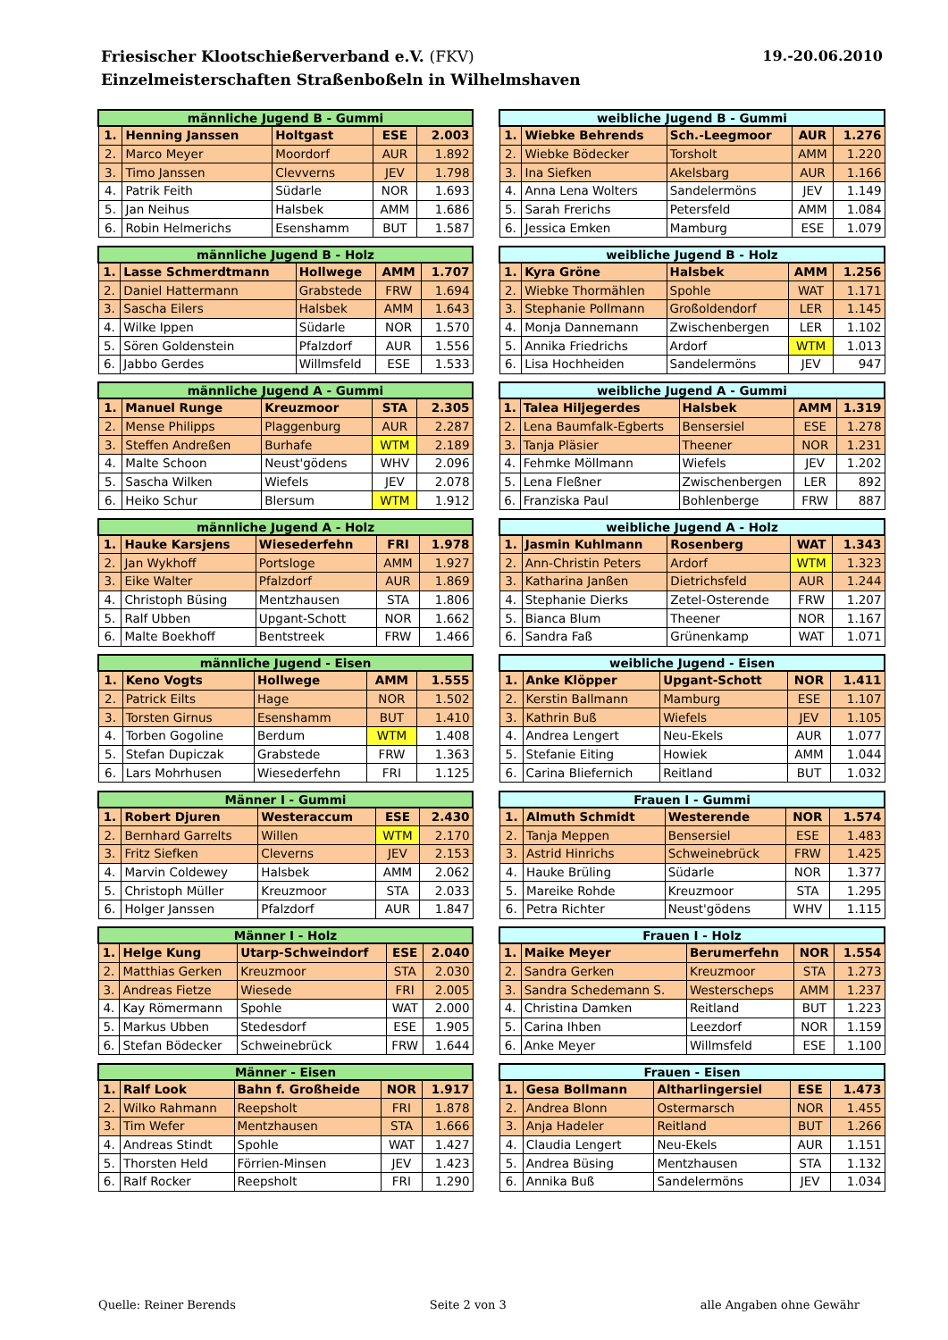19.-20.06.2010 Friesischer Klootschießerverband e.V. (FKV)
Einzelmeisterschaften Straßenboßeln in Wilhelmshaven
| männliche Jugend B - Gummi | | | | |
| --- | --- | --- | --- | --- |
| 1. | Henning Janssen | Holtgast | ESE | 2.003 |
| 2. | Marco Meyer | Moordorf | AUR | 1.892 |
| 3. | Timo Janssen | Clevverns | JEV | 1.798 |
| 4. | Patrik Feith | Südarle | NOR | 1.693 |
| 5. | Jan Neihus | Halsbek | AMM | 1.686 |
| 6. | Robin Helmerichs | Esenshamm | BUT | 1.587 |
| weibliche Jugend B - Gummi | | | | |
| --- | --- | --- | --- | --- |
| 1. | Wiebke Behrends | Sch.-Leegmoor | AUR | 1.276 |
| 2. | Wiebke Bödecker | Torsholt | AMM | 1.220 |
| 3. | Ina Siefken | Akelsbarg | AUR | 1.166 |
| 4. | Anna Lena Wolters | Sandelermöns | JEV | 1.149 |
| 5. | Sarah Frerichs | Petersfeld | AMM | 1.084 |
| 6. | Jessica Emken | Mamburg | ESE | 1.079 |
| männliche Jugend B - Holz | | | | |
| --- | --- | --- | --- | --- |
| 1. | Lasse Schmerdtmann | Hollwege | AMM | 1.707 |
| 2. | Daniel Hattermann | Grabstede | FRW | 1.694 |
| 3. | Sascha Eilers | Halsbek | AMM | 1.643 |
| 4. | Wilke Ippen | Südarle | NOR | 1.570 |
| 5. | Sören Goldenstein | Pfalzdorf | AUR | 1.556 |
| 6. | Jabbo Gerdes | Willmsfeld | ESE | 1.533 |
| weibliche Jugend B - Holz | | | | |
| --- | --- | --- | --- | --- |
| 1. | Kyra Gröne | Halsbek | AMM | 1.256 |
| 2. | Wiebke Thormählen | Spohle | WAT | 1.171 |
| 3. | Stephanie Pollmann | Großoldendorf | LER | 1.145 |
| 4. | Monja Dannemann | Zwischenbergen | LER | 1.102 |
| 5. | Annika Friedrichs | Ardorf | WTM | 1.013 |
| 6. | Lisa Hochheiden | Sandelermöns | JEV | 947 |
| männliche Jugend A - Gummi | | | | |
| --- | --- | --- | --- | --- |
| 1. | Manuel Runge | Kreuzmoor | STA | 2.305 |
| 2. | Mense Philipps | Plaggenburg | AUR | 2.287 |
| 3. | Steffen Andreßen | Burhafe | WTM | 2.189 |
| 4. | Malte Schoon | Neust'gödens | WHV | 2.096 |
| 5. | Sascha Wilken | Wiefels | JEV | 2.078 |
| 6. | Heiko Schur | Blersum | WTM | 1.912 |
| weibliche Jugend A - Gummi | | | | |
| --- | --- | --- | --- | --- |
| 1. | Talea Hiljegerdes | Halsbek | AMM | 1.319 |
| 2. | Lena Baumfalk-Egberts | Bensersiel | ESE | 1.278 |
| 3. | Tanja Pläsier | Theener | NOR | 1.231 |
| 4. | Fehmke Möllmann | Wiefels | JEV | 1.202 |
| 5. | Lena Fleßner | Zwischenbergen | LER | 892 |
| 6. | Franziska Paul | Bohlenberge | FRW | 887 |
| männliche Jugend A - Holz | | | | |
| --- | --- | --- | --- | --- |
| 1. | Hauke Karsjens | Wiesederfehn | FRI | 1.978 |
| 2. | Jan Wykhoff | Portsloge | AMM | 1.927 |
| 3. | Eike Walter | Pfalzdorf | AUR | 1.869 |
| 4. | Christoph Büsing | Mentzhausen | STA | 1.806 |
| 5. | Ralf Ubben | Upgant-Schott | NOR | 1.662 |
| 6. | Malte Boekhoff | Bentstreek | FRW | 1.466 |
| weibliche Jugend A - Holz | | | | |
| --- | --- | --- | --- | --- |
| 1. | Jasmin Kuhlmann | Rosenberg | WAT | 1.343 |
| 2. | Ann-Christin Peters | Ardorf | WTM | 1.323 |
| 3. | Katharina Janßen | Dietrichsfeld | AUR | 1.244 |
| 4. | Stephanie Dierks | Zetel-Osterende | FRW | 1.207 |
| 5. | Bianca Blum | Theener | NOR | 1.167 |
| 6. | Sandra Faß | Grünenkamp | WAT | 1.071 |
| männliche Jugend - Eisen | | | | |
| --- | --- | --- | --- | --- |
| 1. | Keno Vogts | Hollwege | AMM | 1.555 |
| 2. | Patrick Eilts | Hage | NOR | 1.502 |
| 3. | Torsten Girnus | Esenshamm | BUT | 1.410 |
| 4. | Torben Gogoline | Berdum | WTM | 1.408 |
| 5. | Stefan Dupiczak | Grabstede | FRW | 1.363 |
| 6. | Lars Mohrhusen | Wiesederfehn | FRI | 1.125 |
| weibliche Jugend - Eisen | | | | |
| --- | --- | --- | --- | --- |
| 1. | Anke Klöpper | Upgant-Schott | NOR | 1.411 |
| 2. | Kerstin Ballmann | Mamburg | ESE | 1.107 |
| 3. | Kathrin Buß | Wiefels | JEV | 1.105 |
| 4. | Andrea Lengert | Neu-Ekels | AUR | 1.077 |
| 5. | Stefanie Eiting | Howiek | AMM | 1.044 |
| 6. | Carina Bliefernich | Reitland | BUT | 1.032 |
| Männer I - Gummi | | | | |
| --- | --- | --- | --- | --- |
| 1. | Robert Djuren | Westeraccum | ESE | 2.430 |
| 2. | Bernhard Garrelts | Willen | WTM | 2.170 |
| 3. | Fritz Siefken | Cleverns | JEV | 2.153 |
| 4. | Marvin Coldewey | Halsbek | AMM | 2.062 |
| 5. | Christoph Müller | Kreuzmoor | STA | 2.033 |
| 6. | Holger Janssen | Pfalzdorf | AUR | 1.847 |
| Frauen I - Gummi | | | | |
| --- | --- | --- | --- | --- |
| 1. | Almuth Schmidt | Westerende | NOR | 1.574 |
| 2. | Tanja Meppen | Bensersiel | ESE | 1.483 |
| 3. | Astrid Hinrichs | Schweinebrück | FRW | 1.425 |
| 4. | Hauke Brüling | Südarle | NOR | 1.377 |
| 5. | Mareike Rohde | Kreuzmoor | STA | 1.295 |
| 6. | Petra Richter | Neust'gödens | WHV | 1.115 |
| Männer I - Holz | | | | |
| --- | --- | --- | --- | --- |
| 1. | Helge Kung | Utarp-Schweindorf | ESE | 2.040 |
| 2. | Matthias Gerken | Kreuzmoor | STA | 2.030 |
| 3. | Andreas Fietze | Wiesede | FRI | 2.005 |
| 4. | Kay Römermann | Spohle | WAT | 2.000 |
| 5. | Markus Ubben | Stedesdorf | ESE | 1.905 |
| 6. | Stefan Bödecker | Schweinebrück | FRW | 1.644 |
| Frauen I - Holz | | | | |
| --- | --- | --- | --- | --- |
| 1. | Maike Meyer | Berumerfehn | NOR | 1.554 |
| 2. | Sandra Gerken | Kreuzmoor | STA | 1.273 |
| 3. | Sandra Schedemann S. | Westerscheps | AMM | 1.237 |
| 4. | Christina Damken | Reitland | BUT | 1.223 |
| 5. | Carina Ihben | Leezdorf | NOR | 1.159 |
| 6. | Anke Meyer | Willmsfeld | ESE | 1.100 |
| Männer - Eisen | | | | |
| --- | --- | --- | --- | --- |
| 1. | Ralf Look | Bahn f. Großheide | NOR | 1.917 |
| 2. | Wilko Rahmann | Reepsholt | FRI | 1.878 |
| 3. | Tim Wefer | Mentzhausen | STA | 1.666 |
| 4. | Andreas Stindt | Spohle | WAT | 1.427 |
| 5. | Thorsten Held | Förrien-Minsen | JEV | 1.423 |
| 6. | Ralf Rocker | Reepsholt | FRI | 1.290 |
| Frauen - Eisen | | | | |
| --- | --- | --- | --- | --- |
| 1. | Gesa Bollmann | Altharlingersiel | ESE | 1.473 |
| 2. | Andrea Blonn | Ostermarsch | NOR | 1.455 |
| 3. | Anja Hadeler | Reitland | BUT | 1.266 |
| 4. | Claudia Lengert | Neu-Ekels | AUR | 1.151 |
| 5. | Andrea Büsing | Mentzhausen | STA | 1.132 |
| 6. | Annika Buß | Sandelermöns | JEV | 1.034 |
Quelle: Reiner Berends Seite 2 von 3 alle Angaben ohne Gewähr